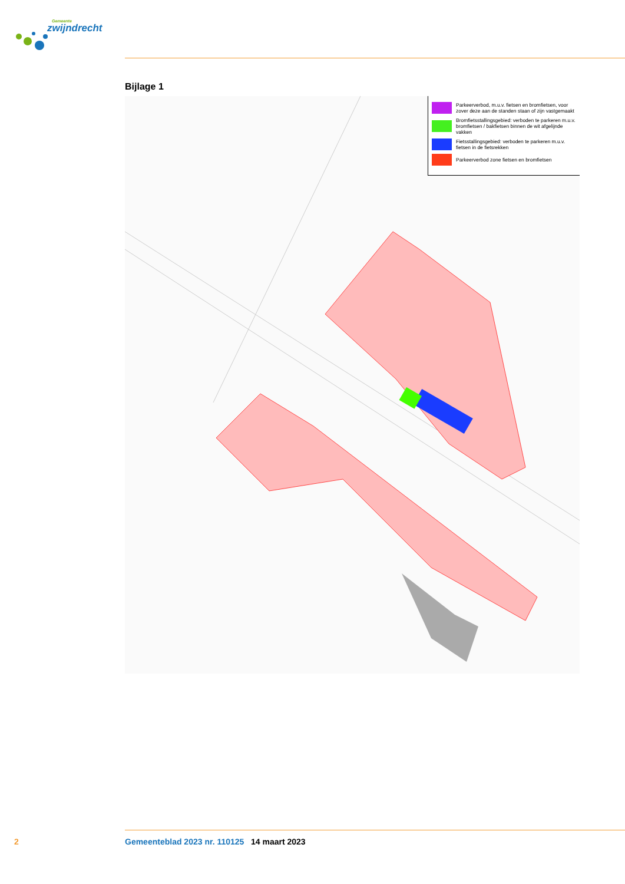Gemeente
zwijndrecht
Bijlage 1
Parkeerverbod, m.u.v. fietsen en bromfietsen, voor zover deze aan de standen staan of zijn vastgemaakt
Bromfietsstallingsgebied: verboden te parkeren m.u.v. bromfietsen / bakfietsen binnen de wit afgelijnde vakken
Fietsstallingsgebied: verboden te parkeren m.u.v. fietsen in de fietsrekken
Parkeerverbod zone fietsen en bromfietsen
2 Gemeenteblad 2023 nr. 110125 14 maart 2023